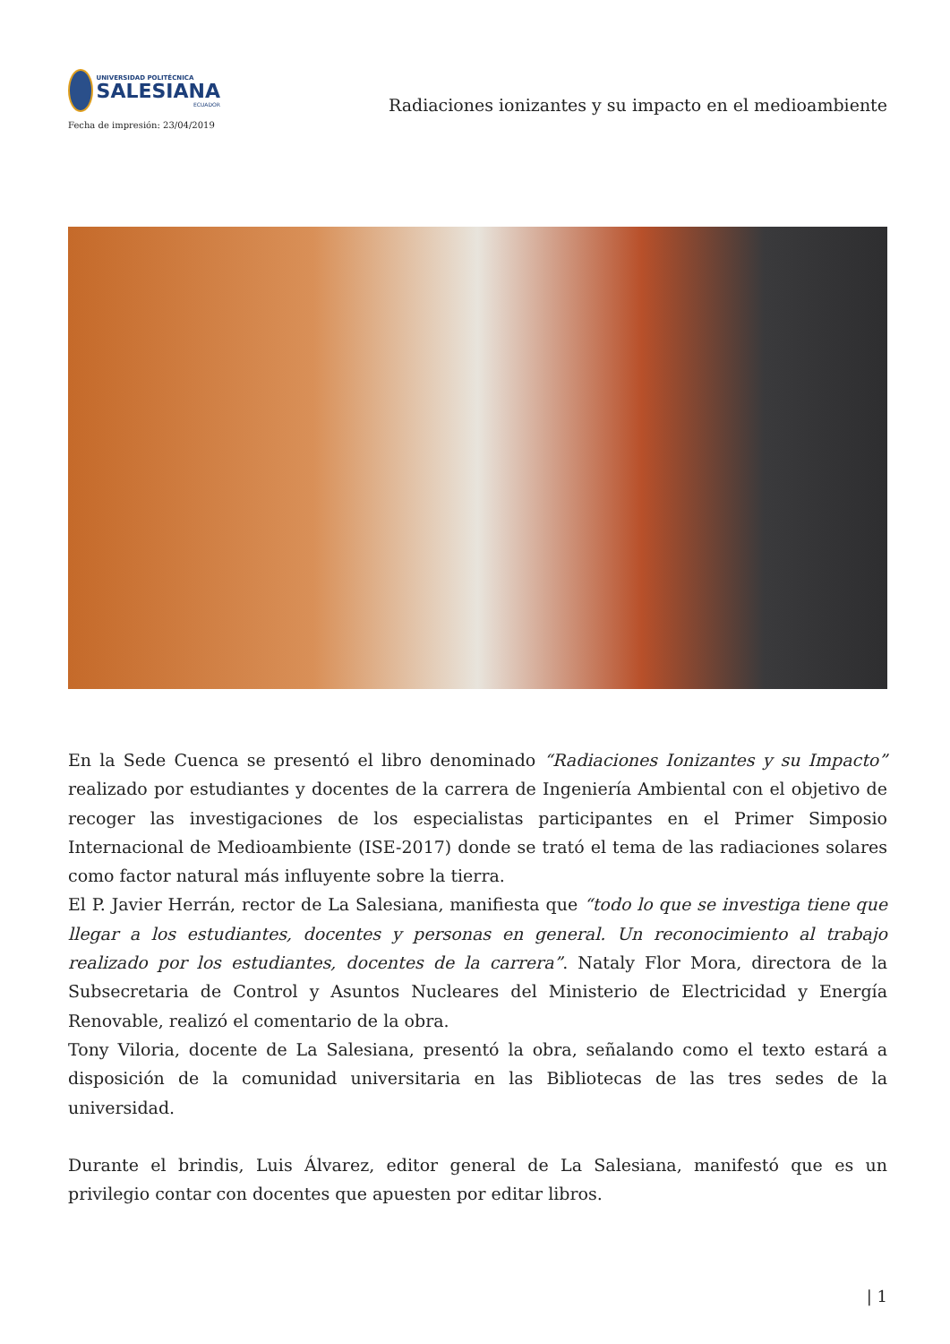UNIVERSIDAD POLITÉCNICA
SALESIANA
ECUADOR
Fecha de impresión: 23/04/2019
Radiaciones ionizantes y su impacto en el medioambiente
En la Sede Cuenca se presentó el libro denominado “Radiaciones Ionizantes y su Impacto” realizado por estudiantes y docentes de la carrera de Ingeniería Ambiental con el objetivo de recoger las investigaciones de los especialistas participantes en el Primer Simposio Internacional de Medioambiente (ISE-2017) donde se trató el tema de las radiaciones solares como factor natural más influyente sobre la tierra.
El P. Javier Herrán, rector de La Salesiana, manifiesta que “todo lo que se investiga tiene que llegar a los estudiantes, docentes y personas en general. Un reconocimiento al trabajo realizado por los estudiantes, docentes de la carrera”. Nataly Flor Mora, directora de la Subsecretaria de Control y Asuntos Nucleares del Ministerio de Electricidad y Energía Renovable, realizó el comentario de la obra.
Tony Viloria, docente de La Salesiana, presentó la obra, señalando como el texto estará a disposición de la comunidad universitaria en las Bibliotecas de las tres sedes de la universidad.
Durante el brindis, Luis Álvarez, editor general de La Salesiana, manifestó que es un privilegio contar con docentes que apuesten por editar libros.
| 1